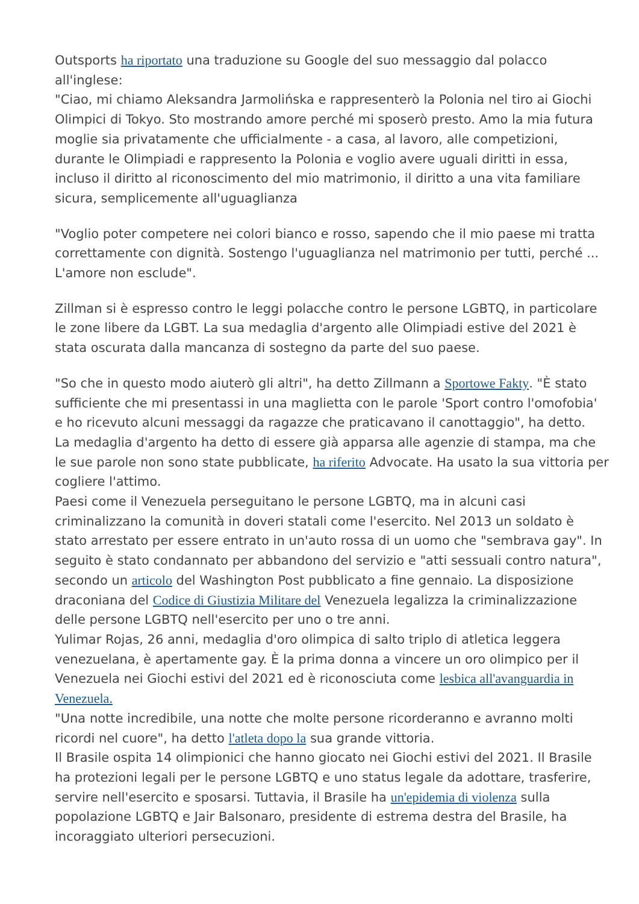Outsports ha riportato una traduzione su Google del suo messaggio dal polacco all'inglese:
"Ciao, mi chiamo Aleksandra Jarmolińska e rappresenterò la Polonia nel tiro ai Giochi Olimpici di Tokyo. Sto mostrando amore perché mi sposerò presto. Amo la mia futura moglie sia privatamente che ufficialmente - a casa, al lavoro, alle competizioni, durante le Olimpiadi e rappresento la Polonia e voglio avere uguali diritti in essa, incluso il diritto al riconoscimento del mio matrimonio, il diritto a una vita familiare sicura, semplicemente all'uguaglianza
"Voglio poter competere nei colori bianco e rosso, sapendo che il mio paese mi tratta correttamente con dignità. Sostengo l'uguaglianza nel matrimonio per tutti, perché ... L'amore non esclude".
Zillman si è espresso contro le leggi polacche contro le persone LGBTQ, in particolare le zone libere da LGBT. La sua medaglia d'argento alle Olimpiadi estive del 2021 è stata oscurata dalla mancanza di sostegno da parte del suo paese.
"So che in questo modo aiuterò gli altri", ha detto Zillmann a Sportowe Fakty. "È stato sufficiente che mi presentassi in una maglietta con le parole 'Sport contro l'omofobia' e ho ricevuto alcuni messaggi da ragazze che praticavano il canottaggio", ha detto.
La medaglia d'argento ha detto di essere già apparsa alle agenzie di stampa, ma che le sue parole non sono state pubblicate, ha riferito Advocate. Ha usato la sua vittoria per cogliere l'attimo.
Paesi come il Venezuela perseguitano le persone LGBTQ, ma in alcuni casi criminalizzano la comunità in doveri statali come l'esercito. Nel 2013 un soldato è stato arrestato per essere entrato in un'auto rossa di un uomo che "sembrava gay". In seguito è stato condannato per abbandono del servizio e "atti sessuali contro natura", secondo un articolo del Washington Post pubblicato a fine gennaio. La disposizione draconiana del Codice di Giustizia Militare del Venezuela legalizza la criminalizzazione delle persone LGBTQ nell'esercito per uno o tre anni.
Yulimar Rojas, 26 anni, medaglia d'oro olimpica di salto triplo di atletica leggera venezuelana, è apertamente gay. È la prima donna a vincere un oro olimpico per il Venezuela nei Giochi estivi del 2021 ed è riconosciuta come lesbica all'avanguardia in Venezuela.
"Una notte incredibile, una notte che molte persone ricorderanno e avranno molti ricordi nel cuore", ha detto l'atleta dopo la sua grande vittoria.
Il Brasile ospita 14 olimpionici che hanno giocato nei Giochi estivi del 2021. Il Brasile ha protezioni legali per le persone LGBTQ e uno status legale da adottare, trasferire, servire nell'esercito e sposarsi. Tuttavia, il Brasile ha un'epidemia di violenza sulla popolazione LGBTQ e Jair Balsonaro, presidente di estrema destra del Brasile, ha incoraggiato ulteriori persecuzioni.